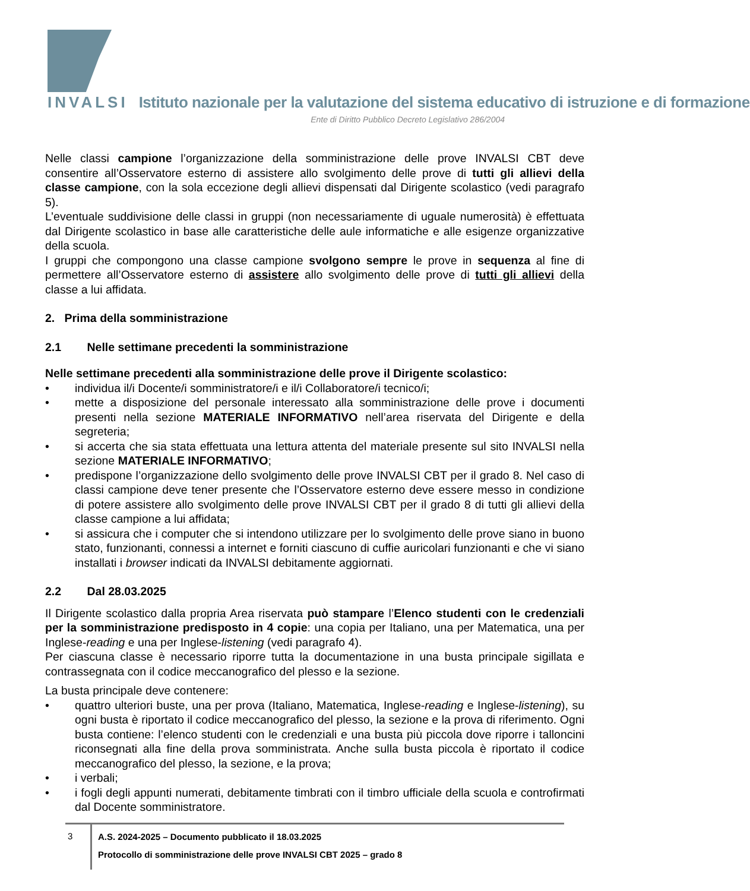INVALSI Istituto nazionale per la valutazione del sistema educativo di istruzione e di formazione
Ente di Diritto Pubblico Decreto Legislativo 286/2004
Nelle classi campione l’organizzazione della somministrazione delle prove INVALSI CBT deve consentire all’Osservatore esterno di assistere allo svolgimento delle prove di tutti gli allievi della classe campione, con la sola eccezione degli allievi dispensati dal Dirigente scolastico (vedi paragrafo 5).
L’eventuale suddivisione delle classi in gruppi (non necessariamente di uguale numerosità) è effettuata dal Dirigente scolastico in base alle caratteristiche delle aule informatiche e alle esigenze organizzative della scuola.
I gruppi che compongono una classe campione svolgono sempre le prove in sequenza al fine di permettere all’Osservatore esterno di assistere allo svolgimento delle prove di tutti gli allievi della classe a lui affidata.
2. Prima della somministrazione
2.1 Nelle settimane precedenti la somministrazione
Nelle settimane precedenti alla somministrazione delle prove il Dirigente scolastico:
• individua il/i Docente/i somministratore/i e il/i Collaboratore/i tecnico/i;
• mette a disposizione del personale interessato alla somministrazione delle prove i documenti presenti nella sezione MATERIALE INFORMATIVO nell’area riservata del Dirigente e della segreteria;
• si accerta che sia stata effettuata una lettura attenta del materiale presente sul sito INVALSI nella sezione MATERIALE INFORMATIVO;
• predispone l’organizzazione dello svolgimento delle prove INVALSI CBT per il grado 8. Nel caso di classi campione deve tener presente che l’Osservatore esterno deve essere messo in condizione di potere assistere allo svolgimento delle prove INVALSI CBT per il grado 8 di tutti gli allievi della classe campione a lui affidata;
• si assicura che i computer che si intendono utilizzare per lo svolgimento delle prove siano in buono stato, funzionanti, connessi a internet e forniti ciascuno di cuffie auricolari funzionanti e che vi siano installati i browser indicati da INVALSI debitamente aggiornati.
2.2 Dal 28.03.2025
Il Dirigente scolastico dalla propria Area riservata può stampare l’Elenco studenti con le credenziali per la somministrazione predisposto in 4 copie: una copia per Italiano, una per Matematica, una per Inglese-reading e una per Inglese-listening (vedi paragrafo 4).
Per ciascuna classe è necessario riporre tutta la documentazione in una busta principale sigillata e contrassegnata con il codice meccanografico del plesso e la sezione.
La busta principale deve contenere:
• quattro ulteriori buste, una per prova (Italiano, Matematica, Inglese-reading e Inglese-listening), su ogni busta è riportato il codice meccanografico del plesso, la sezione e la prova di riferimento. Ogni busta contiene: l’elenco studenti con le credenziali e una busta più piccola dove riporre i talloncini riconsegnati alla fine della prova somministrata. Anche sulla busta piccola è riportato il codice meccanografico del plesso, la sezione, e la prova;
• i verbali;
• i fogli degli appunti numerati, debitamente timbrati con il timbro ufficiale della scuola e controfirmati dal Docente somministratore.
3
A.S. 2024-2025 – Documento pubblicato il 18.03.2025
Protocollo di somministrazione delle prove INVALSI CBT 2025 – grado 8